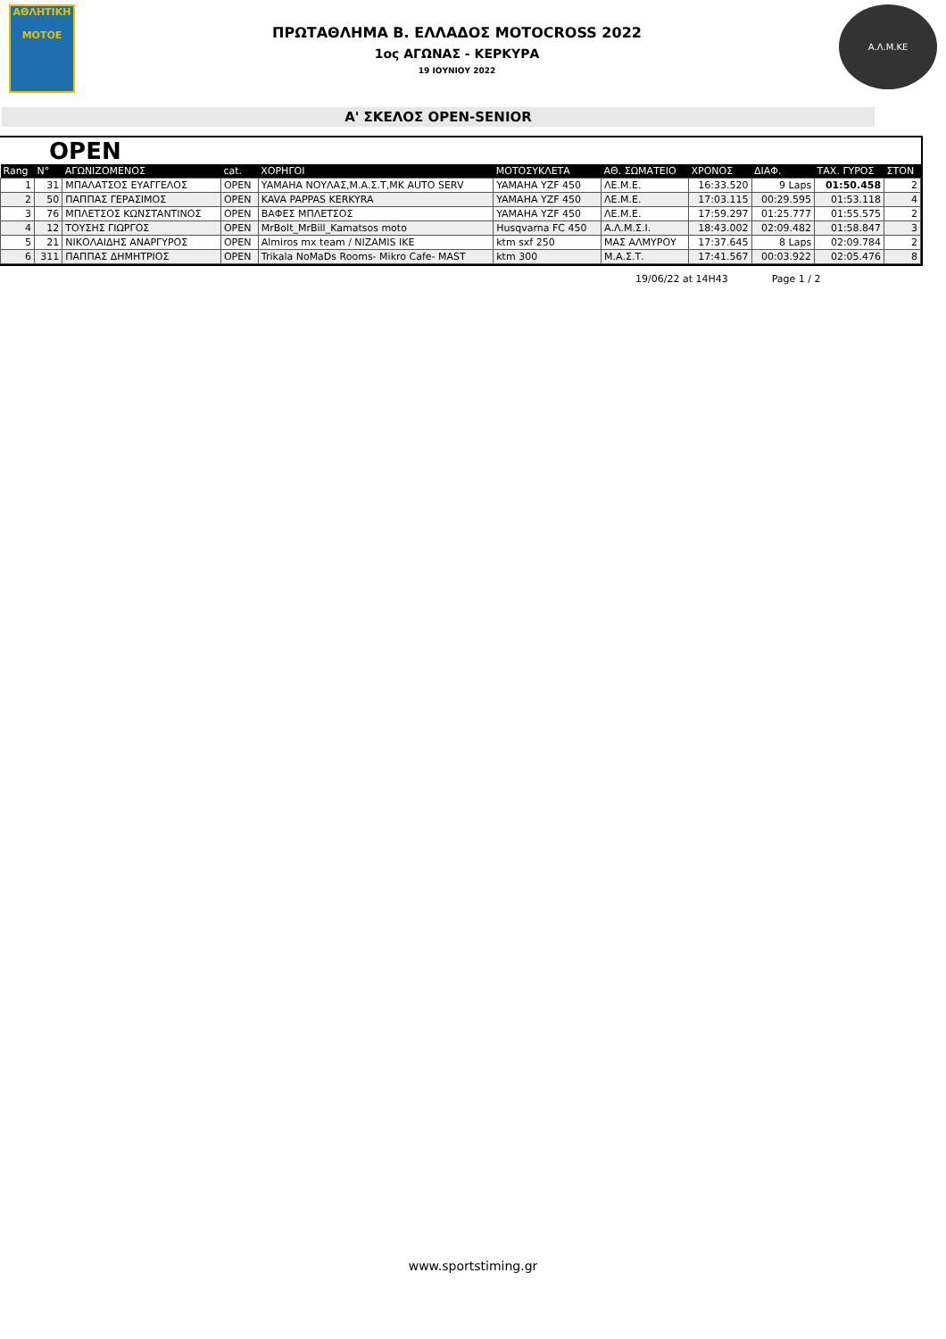ΑΘΛΗΤΙΚΗ
MOTOE
ΠΡΩΤΑΘΛΗΜΑ Β. ΕΛΛΑΔΟΣ MOTOCROSS 2022
1ος ΑΓΩΝΑΣ - ΚΕΡΚΥΡΑ
19 ΙΟΥΝΙΟΥ 2022
Α.Λ.Μ.ΚΕ
Α' ΣΚΕΛΟΣ OPEN-SENIOR
OPEN
| Rang | N° | ΑΓΩΝΙΖΟΜΕΝΟΣ | cat. | ΧΟΡΗΓΟΙ | ΜΟΤΟΣΥΚΛΕΤΑ | ΑΘ. ΣΩΜΑΤΕΙΟ | ΧΡΟΝΟΣ | ΔΙΑΦ. | ΤΑΧ. ΓΥΡΟΣ | ΣΤΟΝ |
| --- | --- | --- | --- | --- | --- | --- | --- | --- | --- | --- |
| 1 | 31 | ΜΠΑΛΑΤΣΟΣ ΕΥΑΓΓΕΛΟΣ | OPEN | YAMAHA ΝΟΥΛΑΣ,Μ.Α.Σ.Τ,MK AUTO SERV | YAMAHA YZF 450 | ΛΕ.Μ.Ε. | 16:33.520 | 9 Laps | 01:50.458 | 2 |
| 2 | 50 | ΠΑΠΠΑΣ ΓΕΡΑΣΙΜΟΣ | OPEN | KAVA PAPPAS KERKYRA | YAMAHA YZF 450 | ΛΕ.Μ.Ε. | 17:03.115 | 00:29.595 | 01:53.118 | 4 |
| 3 | 76 | ΜΠΛΕΤΣΟΣ ΚΩΝΣΤΑΝΤΙΝΟΣ | OPEN | ΒΑΦΕΣ ΜΠΛΕΤΣΟΣ | YAMAHA YZF 450 | ΛΕ.Μ.Ε. | 17:59.297 | 01:25.777 | 01:55.575 | 2 |
| 4 | 12 | ΤΟΥΣΗΣ ΓΙΩΡΓΟΣ | OPEN | MrBolt_MrBill_Kamatsos moto | Husqvarna FC 450 | Α.Λ.Μ.Σ.Ι. | 18:43.002 | 02:09.482 | 01:58.847 | 3 |
| 5 | 21 | ΝΙΚΟΛΑΙΔΗΣ ΑΝΑΡΓΥΡΟΣ | OPEN | Almiros mx team / NIZAMIS IKE | ktm sxf 250 | ΜΑΣ ΑΛΜΥΡΟΥ | 17:37.645 | 8 Laps | 02:09.784 | 2 |
| 6 | 311 | ΠΑΠΠΑΣ ΔΗΜΗΤΡΙΟΣ | OPEN | Trikala NoMaDs Rooms- Mikro Cafe- MAST | ktm 300 | Μ.Α.Σ.Τ. | 17:41.567 | 00:03.922 | 02:05.476 | 8 |
19/06/22 at 14H43 Page 1 / 2
www.sportstiming.gr